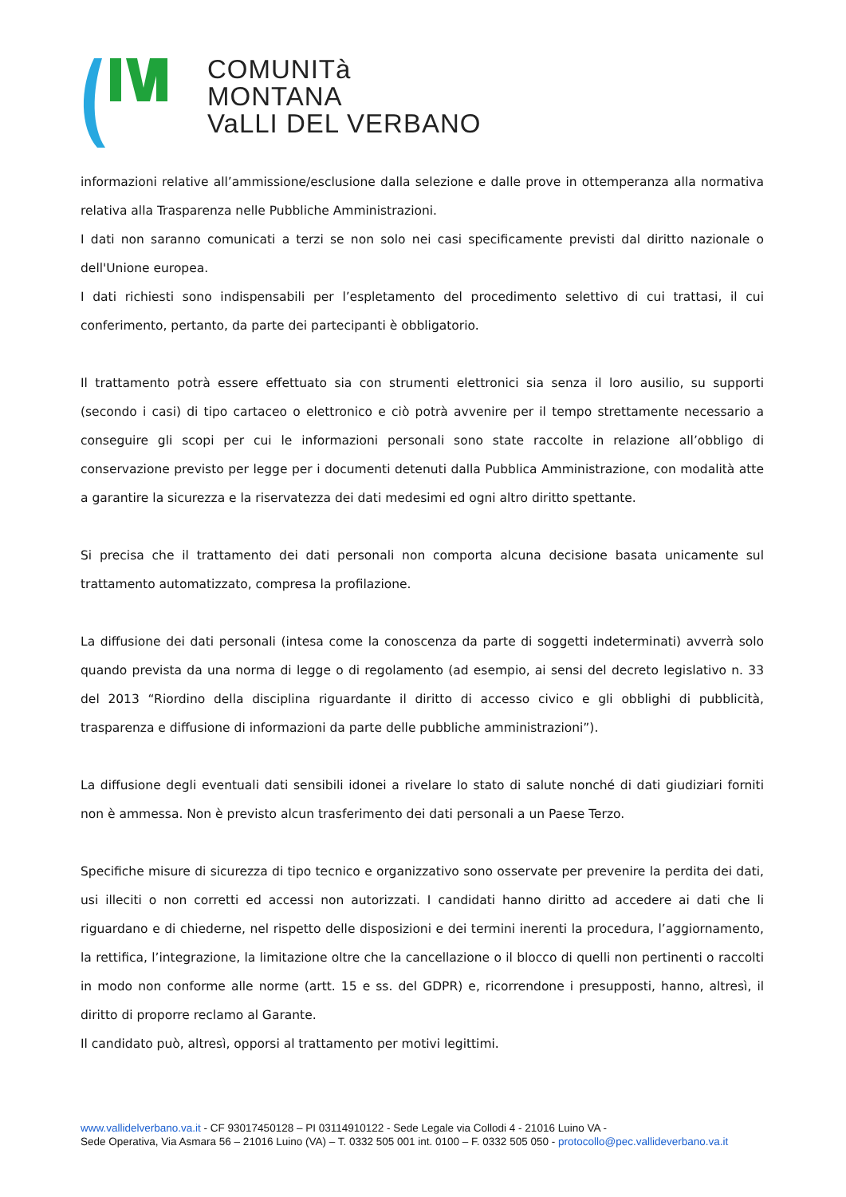COMUNITà MONTANA
VaLLI DEL VERBANO
informazioni relative all’ammissione/esclusione dalla selezione e dalle prove in ottemperanza alla normativa relativa alla Trasparenza nelle Pubbliche Amministrazioni.
I dati non saranno comunicati a terzi se non solo nei casi specificamente previsti dal diritto nazionale o dell'Unione europea.
I dati richiesti sono indispensabili per l’espletamento del procedimento selettivo di cui trattasi, il cui conferimento, pertanto, da parte dei partecipanti è obbligatorio.
Il trattamento potrà essere effettuato sia con strumenti elettronici sia senza il loro ausilio, su supporti (secondo i casi) di tipo cartaceo o elettronico e ciò potrà avvenire per il tempo strettamente necessario a conseguire gli scopi per cui le informazioni personali sono state raccolte in relazione all’obbligo di conservazione previsto per legge per i documenti detenuti dalla Pubblica Amministrazione, con modalità atte a garantire la sicurezza e la riservatezza dei dati medesimi ed ogni altro diritto spettante.
Si precisa che il trattamento dei dati personali non comporta alcuna decisione basata unicamente sul trattamento automatizzato, compresa la profilazione.
La diffusione dei dati personali (intesa come la conoscenza da parte di soggetti indeterminati) avverrà solo quando prevista da una norma di legge o di regolamento (ad esempio, ai sensi del decreto legislativo n. 33 del 2013 “Riordino della disciplina riguardante il diritto di accesso civico e gli obblighi di pubblicità, trasparenza e diffusione di informazioni da parte delle pubbliche amministrazioni”).
La diffusione degli eventuali dati sensibili idonei a rivelare lo stato di salute nonché di dati giudiziari forniti non è ammessa. Non è previsto alcun trasferimento dei dati personali a un Paese Terzo.
Specifiche misure di sicurezza di tipo tecnico e organizzativo sono osservate per prevenire la perdita dei dati, usi illeciti o non corretti ed accessi non autorizzati. I candidati hanno diritto ad accedere ai dati che li riguardano e di chiederne, nel rispetto delle disposizioni e dei termini inerenti la procedura, l’aggiornamento, la rettifica, l’integrazione, la limitazione oltre che la cancellazione o il blocco di quelli non pertinenti o raccolti in modo non conforme alle norme (artt. 15 e ss. del GDPR) e, ricorrendone i presupposti, hanno, altresì, il diritto di proporre reclamo al Garante.
Il candidato può, altresì, opporsi al trattamento per motivi legittimi.
www.vallidelverbano.va.it - CF 93017450128 – PI 03114910122 - Sede Legale via Collodi 4 - 21016 Luino VA -
Sede Operativa, Via Asmara 56 – 21016 Luino (VA) – T. 0332 505 001 int. 0100 – F. 0332 505 050 - protocollo@pec.vallideverbano.va.it